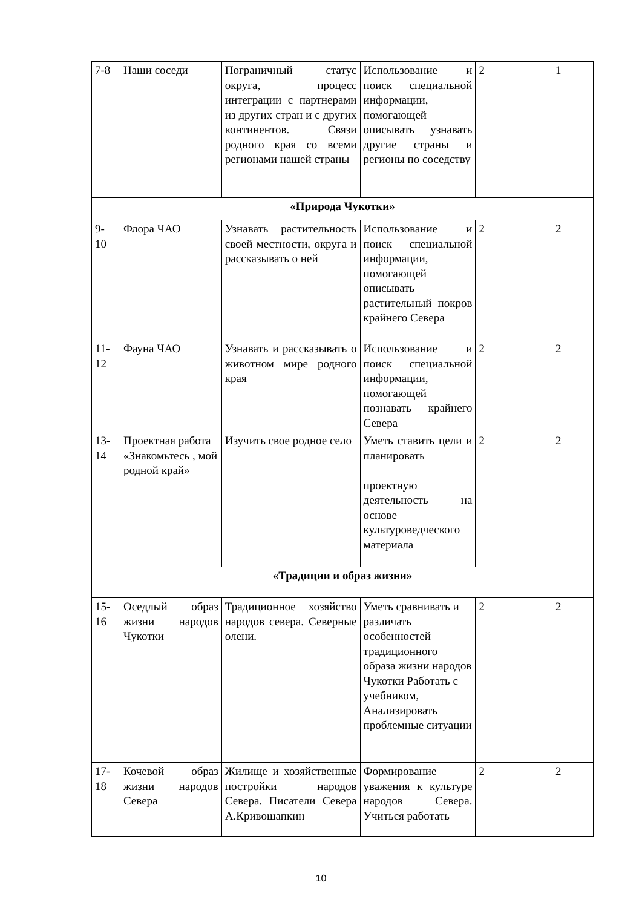| 7-8 | Наши соседи | Пограничный статус округа, процесс интеграции с партнерами из других стран и с других континентов. Связи родного края со всеми регионами нашей страны | Использование и поиск специальной информации, помогающей описывать узнавать другие страны и регионы по соседству | 2 | 1 |
| «Природа Чукотки» | | | | | |
| 9- 10 | Флора ЧАО | Узнавать растительность своей местности, округа и рассказывать о ней | Использование и поиск специальной информации, помогающей описывать растительный покров крайнего Севера | 2 | 2 |
| 11- 12 | Фауна ЧАО | Узнавать и рассказывать о животном мире родного края | Использование и поиск специальной информации, помогающей познавать крайнего Севера | 2 | 2 |
| 13- 14 | Проектная работа «Знакомьтесь , мой родной край» | Изучить свое родное село | Уметь ставить цели и планировать проектную деятельность на основе культуроведческого материала | 2 | 2 |
| «Традиции и образ жизни» | | | | | |
| 15- 16 | Оседлый образ жизни народов Чукотки | Традиционное хозяйство народов севера. Северные олени. | Уметь сравнивать и различать особенностей традиционного образа жизни народов Чукотки Работать с учебником, Анализировать проблемные ситуации | 2 | 2 |
| 17- 18 | Кочевой образ жизни народов Севера | Жилище и хозяйственные постройки народов Севера. Писатели Севера А.Кривошапкин | Формирование уважения к культуре народов Севера. Учиться работать | 2 | 2 |
10